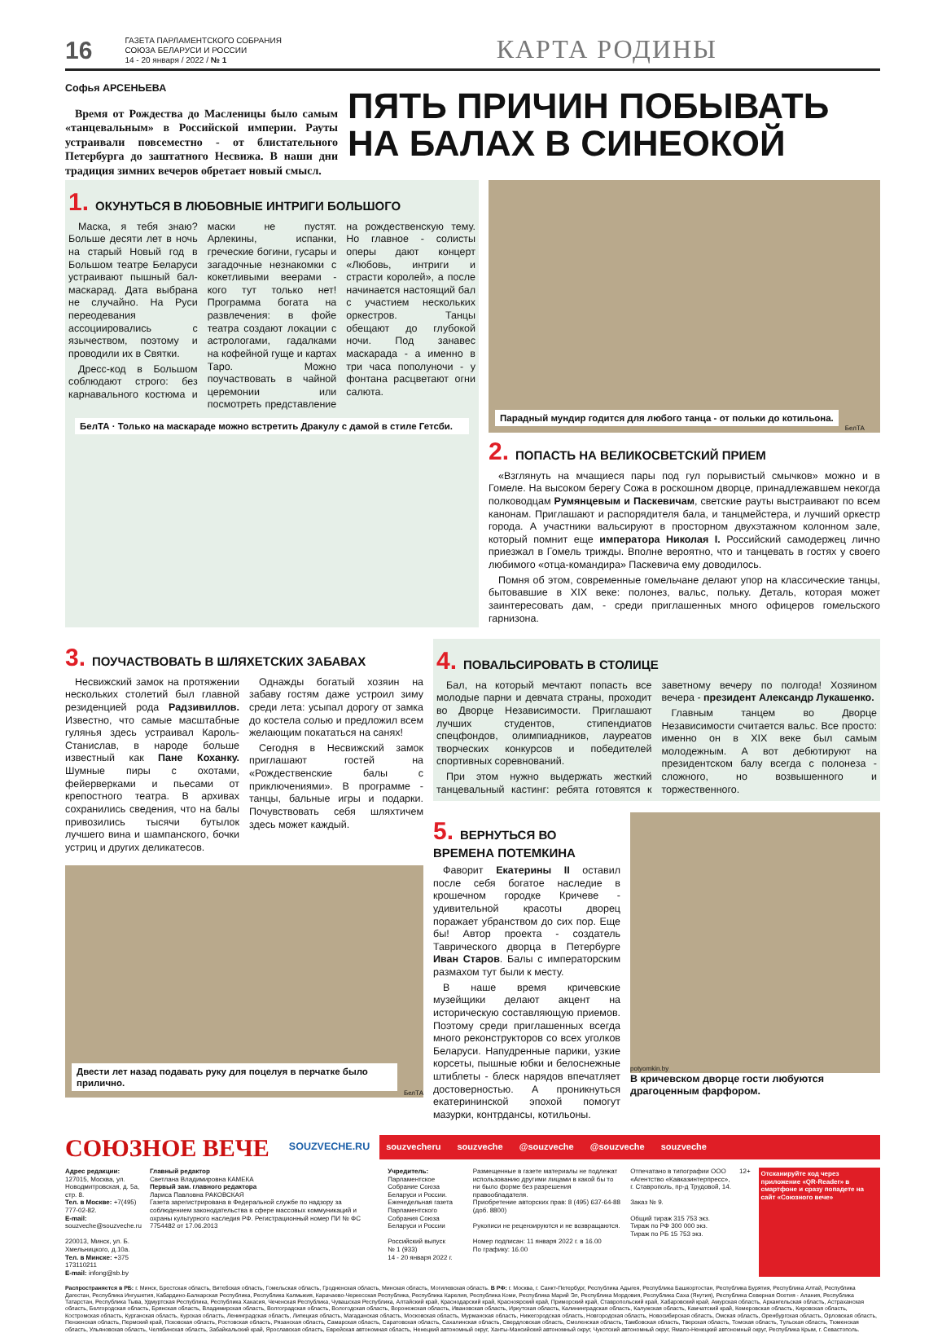16
ГАЗЕТА ПАРЛАМЕНТСКОГО СОБРАНИЯ
СОЮЗА БЕЛАРУСИ И РОССИИ
14 - 20 января / 2022 / № 1
КАРТА РОДИНЫ
Софья АРСЕНЬЕВА
Время от Рождества до Масленицы было самым «танцевальным» в Российской империи. Рауты устраивали повсеместно - от блистательного Петербурга до заштатного Несвижа. В наши дни традиция зимних вечеров обретает новый смысл.
ПЯТЬ ПРИЧИН ПОБЫВАТЬ НА БАЛАХ В СИНЕОКОЙ
1. ОКУНУТЬСЯ В ЛЮБОВНЫЕ ИНТРИГИ БОЛЬШОГО
Маска, я тебя знаю? Больше десяти лет в ночь на старый Новый год в Большом театре Беларуси устраивают пышный бал-маскарад. Дата выбрана не случайно. На Руси переодевания ассоциировались с язычеством, поэтому и проводили их в Святки.
Дресс-код в Большом соблюдают строго: без карнавального костюма и маски не пустят. Арлекины, испанки, греческие богини, гусары и загадочные незнакомки с кокетливыми веерами - кого тут только нет! Программа богата на развлечения: в фойе театра создают локации с астрологами, гадалками на кофейной гуще и картах Таро. Можно поучаствовать в чайной церемонии или посмотреть представление на рождественскую тему. Но главное - солисты оперы дают концерт «Любовь, интриги и страсти королей», а после начинается настоящий бал с участием нескольких оркестров. Танцы обещают до глубокой ночи. Под занавес маскарада - а именно в три часа пополуночи - у фонтана расцветают огни салюта.
БелТА · Только на маскараде можно встретить Дракулу с дамой в стиле Гетсби.
Парадный мундир годится для любого танца - от польки до котильона.
БелТА
2. ПОПАСТЬ НА ВЕЛИКОСВЕТСКИЙ ПРИЕМ
«Взглянуть на мчащиеся пары под гул порывистый смычков» можно и в Гомеле. На высоком берегу Сожа в роскошном дворце, принадлежавшем некогда полководцам Румянцевым и Паскевичам, светские рауты выстраивают по всем канонам. Приглашают и распорядителя бала, и танцмейстера, и лучший оркестр города. А участники вальсируют в просторном двухэтажном колонном зале, который помнит еще императора Николая I. Российский самодержец лично приезжал в Гомель трижды. Вполне вероятно, что и танцевать в гостях у своего любимого «отца-командира» Паскевича ему доводилось.
Помня об этом, современные гомельчане делают упор на классические танцы, бытовавшие в XIX веке: полонез, вальс, польку. Деталь, которая может заинтересовать дам, - среди приглашенных много офицеров гомельского гарнизона.
3. ПОУЧАСТВОВАТЬ В ШЛЯХЕТСКИХ ЗАБАВАХ
Несвижский замок на протяжении нескольких столетий был главной резиденцией рода Радзивиллов. Известно, что самые масштабные гулянья здесь устраивал Кароль-Станислав, в народе больше известный как Пане Коханку. Шумные пиры с охотами, фейерверками и пьесами от крепостного театра. В архивах сохранились сведения, что на балы привозились тысячи бутылок лучшего вина и шампанского, бочки устриц и других деликатесов.
Однажды богатый хозяин на забаву гостям даже устроил зиму среди лета: усыпал дорогу от замка до костела солью и предложил всем желающим покататься на санях!
Сегодня в Несвижский замок приглашают гостей на «Рождественские балы с приключениями». В программе - танцы, бальные игры и подарки. Почувствовать себя шляхтичем здесь может каждый.
Двести лет назад подавать руку для поцелуя в перчатке было прилично.
БелТА
4. ПОВАЛЬСИРОВАТЬ В СТОЛИЦЕ
Бал, на который мечтают попасть все молодые парни и девчата страны, проходит во Дворце Независимости. Приглашают лучших студентов, стипендиатов спецфондов, олимпиадников, лауреатов творческих конкурсов и победителей спортивных соревнований.
При этом нужно выдержать жесткий танцевальный кастинг: ребята готовятся к заветному вечеру по полгода! Хозяином вечера - президент Александр Лукашенко.
Главным танцем во Дворце Независимости считается вальс. Все просто: именно он в XIX веке был самым молодежным. А вот дебютируют на президентском балу всегда с полонеза - сложного, но возвышенного и торжественного.
5. ВЕРНУТЬСЯ ВО ВРЕМЕНА ПОТЕМКИНА
Фаворит Екатерины II оставил после себя богатое наследие в крошечном городке Кричеве - удивительной красоты дворец поражает убранством до сих пор. Еще бы! Автор проекта - создатель Таврического дворца в Петербурге Иван Старов. Балы с императорским размахом тут были к месту.
В наше время кричевские музейщики делают акцент на историческую составляющую приемов. Поэтому среди приглашенных всегда много реконструкторов со всех уголков Беларуси. Напудренные парики, узкие корсеты, пышные юбки и белоснежные штиблеты - блеск нарядов впечатляет достоверностью. А проникнуться екатерининской эпохой помогут мазурки, контрдансы, котильоны.
potyomkin.by
В кричевском дворце гости любуются драгоценным фарфором.
СОЮЗНОЕ ВЕЧЕ SOUZVECHE.RU
souzvecheru souzveche @souzveche @souzveche souzveche
Адрес редакции:
127015, Москва, ул. Новодмитровская, д. 5а, стр. 8.
Тел. в Москве: +7(495) 777-02-82.
E-mail: souzveche@souzveche.ru
220013, Минск, ул. Б. Хмельницкого, д.10а.
Тел. в Минске: +375 173110211
E-mail: infong@sb.by
Главный редактор
Светлана Владимировна КАМЕКА
Первый зам. главного редактора
Лариса Павловна РАКОВСКАЯ
Газета зарегистрирована в Федеральной службе по надзору за соблюдением законодательства в сфере массовых коммуникаций и охраны культурного наследия РФ. Регистрационный номер ПИ № ФС 7754482 от 17.06.2013
Учредитель:
Парламентское Собрание Союза Беларуси и России.
Еженедельная газета Парламентского Собрания Союза Беларуси и России
Российский выпуск
№ 1 (933)
14 - 20 января 2022 г.
Размещенные в газете материалы не подлежат использованию другими лицами в какой бы то ни было форме без разрешения правообладателя.
Приобретение авторских прав: 8 (495) 637-64-88 (доб. 8800)
Рукописи не рецензируются и не возвращаются.
Номер подписан: 11 января 2022 г. в 16.00
По графику: 16.00
Отпечатано в типографии ООО «Агентство «Кавказинтерпресс», г. Ставрополь, пр-д Трудовой, 14.
Заказ № 9.
Общий тираж 315 753 экз.
Тираж по РФ 300 000 экз.
Тираж по РБ 15 753 экз.
12+
Отсканируйте код через приложение «QR-Reader» в смартфоне и сразу попадете на сайт «Союзного вече»
Распространяется в РБ: г. Минск, Брестская область, Витебская область, Гомельская область, Гродненская область, Минская область, Могилевская область. В РФ: г. Москва, г. Санкт-Петербург, Республика Адыгея, Республика Башкортостан, Республика Бурятия, Республика Алтай, Республика Дагестан, Республика Ингушетия, Кабардино-Балкарская Республика, Республика Калмыкия, Карачаево-Черкесская Республика, Республика Карелия, Республика Коми, Республика Марий Эл, Республика Мордовия, Республика Саха (Якутия), Республика Северная Осетия - Алания, Республика Татарстан, Республика Тыва, Удмуртская Республика, Республика Хакасия, Чеченская Республика, Чувашская Республика, Алтайский край, Краснодарский край, Красноярский край, Приморский край, Ставропольский край, Хабаровский край, Амурская область, Архангельская область, Астраханская область, Белгородская область, Брянская область, Владимирская область, Волгоградская область, Вологодская область, Воронежская область, Ивановская область, Иркутская область, Калининградская область, Калужская область, Камчатский край, Кемеровская область, Кировская область, Костромская область, Курганская область, Курская область, Ленинградская область, Липецкая область, Магаданская область, Московская область, Мурманская область, Нижегородская область, Новгородская область, Новосибирская область, Омская область, Оренбургская область, Орловская область, Пензенская область, Пермский край, Псковская область, Ростовская область, Рязанская область, Самарская область, Саратовская область, Сахалинская область, Свердловская область, Смоленская область, Тамбовская область, Тверская область, Томская область, Тульская область, Тюменская область, Ульяновская область, Челябинская область, Забайкальский край, Ярославская область, Еврейская автономная область, Ненецкий автономный округ, Ханты-Мансийский автономный округ, Чукотский автономный округ, Ямало-Ненецкий автономный округ, Республика Крым, г. Севастополь.